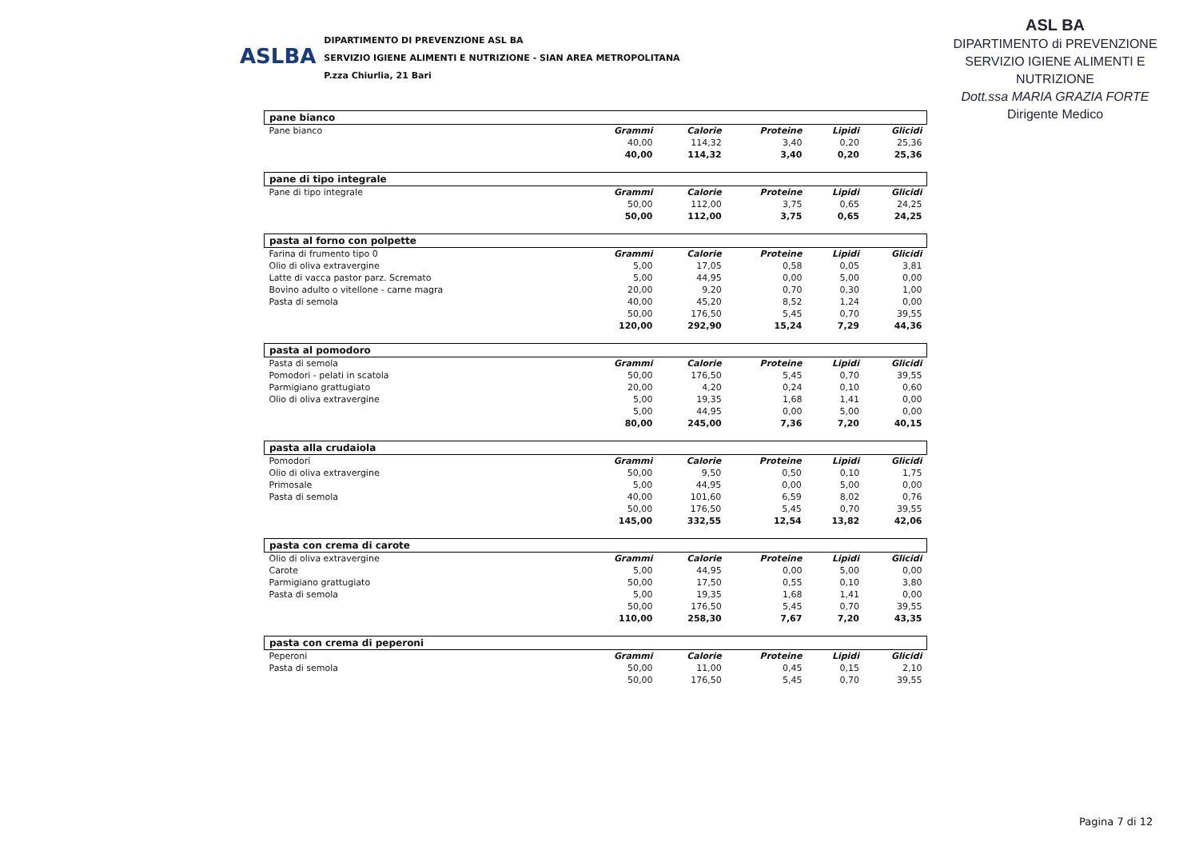ASLBA
DIPARTIMENTO DI PREVENZIONE ASL BA
SERVIZIO IGIENE ALIMENTI E NUTRIZIONE - SIAN AREA METROPOLITANA
P.zza Chiurlia, 21 Bari
ASL BA
DIPARTIMENTO di PREVENZIONE
SERVIZIO IGIENE ALIMENTI E NUTRIZIONE
Dott.ssa MARIA GRAZIA FORTE
Dirigente Medico
| pane bianco | | | | | |
| Pane bianco | Grammi | Calorie | Proteine | Lipidi | Glicidi |
| | 40,00 | 114,32 | 3,40 | 0,20 | 25,36 |
| | 40,00 | 114,32 | 3,40 | 0,20 | 25,36 |
| pane di tipo integrale | | | | | |
| Pane di tipo integrale | Grammi | Calorie | Proteine | Lipidi | Glicidi |
| | 50,00 | 112,00 | 3,75 | 0,65 | 24,25 |
| | 50,00 | 112,00 | 3,75 | 0,65 | 24,25 |
| pasta al forno con polpette | | | | | |
| Farina di frumento tipo 0 | Grammi | Calorie | Proteine | Lipidi | Glicidi |
| Olio di oliva extravergine | 5,00 | 17,05 | 0,58 | 0,05 | 3,81 |
| Latte di vacca pastor parz. Scremato | 5,00 | 44,95 | 0,00 | 5,00 | 0,00 |
| Bovino adulto o vitellone - carne magra | 20,00 | 9,20 | 0,70 | 0,30 | 1,00 |
| Pasta di semola | 40,00 | 45,20 | 8,52 | 1,24 | 0,00 |
| | 50,00 | 176,50 | 5,45 | 0,70 | 39,55 |
| | 120,00 | 292,90 | 15,24 | 7,29 | 44,36 |
| pasta al pomodoro | | | | | |
| Pasta di semola | Grammi | Calorie | Proteine | Lipidi | Glicidi |
| Pomodori - pelati in scatola | 50,00 | 176,50 | 5,45 | 0,70 | 39,55 |
| Parmigiano grattugiato | 20,00 | 4,20 | 0,24 | 0,10 | 0,60 |
| Olio di oliva extravergine | 5,00 | 19,35 | 1,68 | 1,41 | 0,00 |
| | 5,00 | 44,95 | 0,00 | 5,00 | 0,00 |
| | 80,00 | 245,00 | 7,36 | 7,20 | 40,15 |
| pasta alla crudaiola | | | | | |
| Pomodori | Grammi | Calorie | Proteine | Lipidi | Glicidi |
| Olio di oliva extravergine | 50,00 | 9,50 | 0,50 | 0,10 | 1,75 |
| Primosale | 5,00 | 44,95 | 0,00 | 5,00 | 0,00 |
| Pasta di semola | 40,00 | 101,60 | 6,59 | 8,02 | 0,76 |
| | 50,00 | 176,50 | 5,45 | 0,70 | 39,55 |
| | 145,00 | 332,55 | 12,54 | 13,82 | 42,06 |
| pasta con crema di carote | | | | | |
| Olio di oliva extravergine | Grammi | Calorie | Proteine | Lipidi | Glicidi |
| Carote | 5,00 | 44,95 | 0,00 | 5,00 | 0,00 |
| Parmigiano grattugiato | 50,00 | 17,50 | 0,55 | 0,10 | 3,80 |
| Pasta di semola | 5,00 | 19,35 | 1,68 | 1,41 | 0,00 |
| | 50,00 | 176,50 | 5,45 | 0,70 | 39,55 |
| | 110,00 | 258,30 | 7,67 | 7,20 | 43,35 |
| pasta con crema di peperoni | | | | | |
| Peperoni | Grammi | Calorie | Proteine | Lipidi | Glicidi |
| Pasta di semola | 50,00 | 11,00 | 0,45 | 0,15 | 2,10 |
| | 50,00 | 176,50 | 5,45 | 0,70 | 39,55 |
Pagina 7 di 12